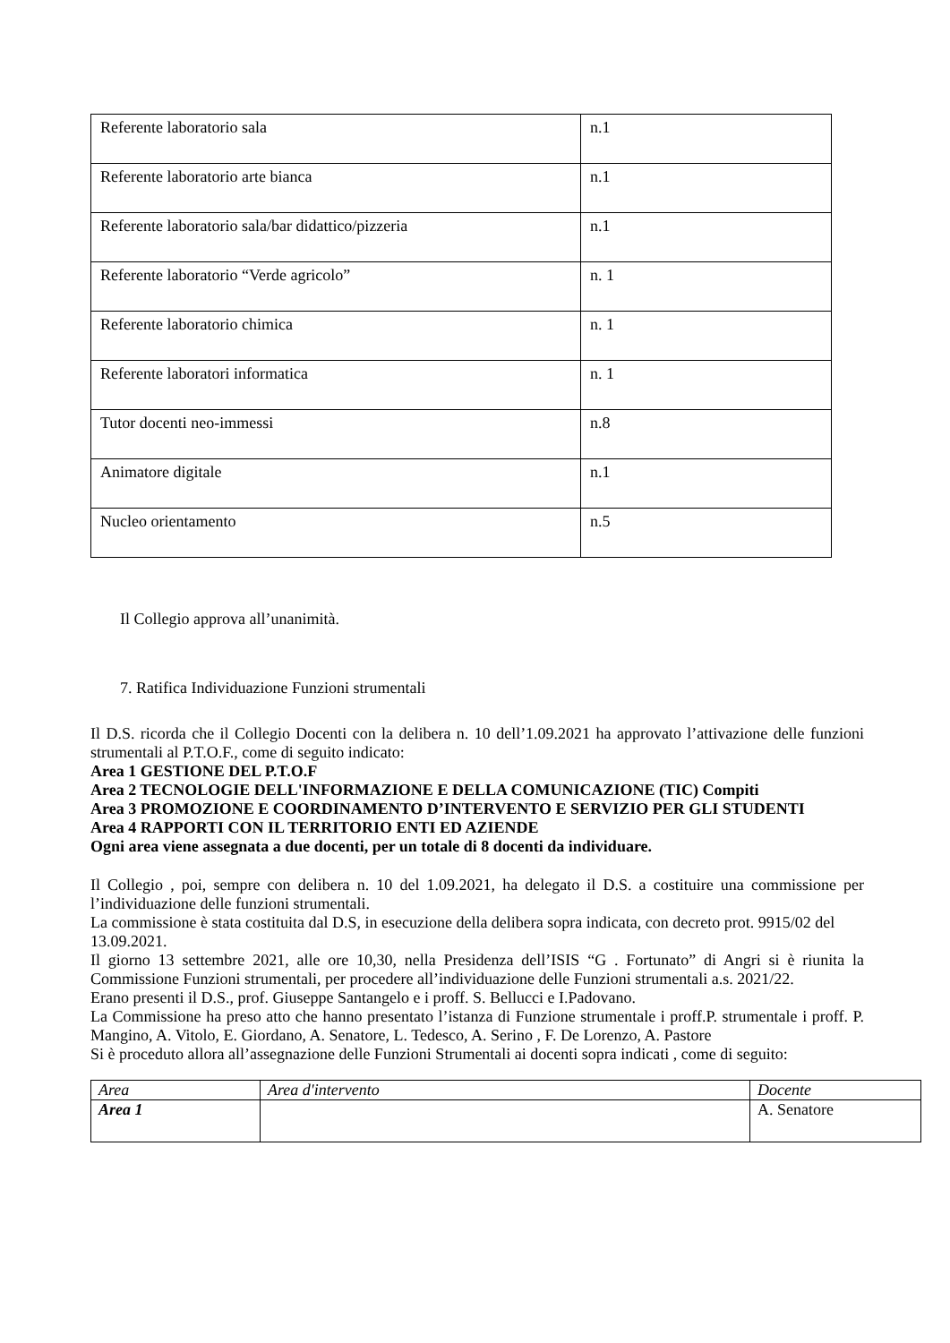| Referente laboratorio sala | n.1 |
| Referente laboratorio arte bianca | n.1 |
| Referente laboratorio sala/bar didattico/pizzeria | n.1 |
| Referente laboratorio “Verde agricolo” | n. 1 |
| Referente laboratorio chimica | n. 1 |
| Referente laboratori informatica | n. 1 |
| Tutor docenti neo-immessi | n.8 |
| Animatore digitale | n.1 |
| Nucleo orientamento | n.5 |
Il Collegio approva all’unanimità.
7. Ratifica Individuazione Funzioni strumentali
Il D.S. ricorda che il Collegio Docenti con la delibera n. 10 dell’1.09.2021 ha approvato l’attivazione delle funzioni strumentali al P.T.O.F., come di seguito indicato:
Area 1 GESTIONE DEL P.T.O.F
Area 2 TECNOLOGIE DELL'INFORMAZIONE E DELLA COMUNICAZIONE (TIC) Compiti
Area 3 PROMOZIONE E COORDINAMENTO D’INTERVENTO E SERVIZIO PER GLI STUDENTI
Area 4 RAPPORTI CON IL TERRITORIO ENTI ED AZIENDE
Ogni area viene assegnata a due docenti, per un totale di 8 docenti da individuare.
Il Collegio , poi, sempre con delibera n. 10 del 1.09.2021, ha delegato il D.S. a costituire una commissione per l’individuazione delle funzioni strumentali.
La commissione è stata costituita dal D.S, in esecuzione della delibera sopra indicata, con decreto prot. 9915/02 del 13.09.2021.
Il giorno 13 settembre 2021, alle ore 10,30, nella Presidenza dell’ISIS “G . Fortunato” di Angri si è riunita la Commissione Funzioni strumentali, per procedere all’individuazione delle Funzioni strumentali a.s. 2021/22.
Erano presenti il D.S., prof. Giuseppe Santangelo e i proff. S. Bellucci e I.Padovano.
La Commissione ha preso atto che hanno presentato l’istanza di Funzione strumentale i proff.P. strumentale i proff. P. Mangino, A. Vitolo, E. Giordano, A. Senatore, L. Tedesco, A. Serino , F. De Lorenzo, A. Pastore
Si è proceduto allora all’assegnazione delle Funzioni Strumentali ai docenti sopra indicati , come di seguito:
| Area | Area d'intervento | Docente |
| Area 1 | | A. Senatore |